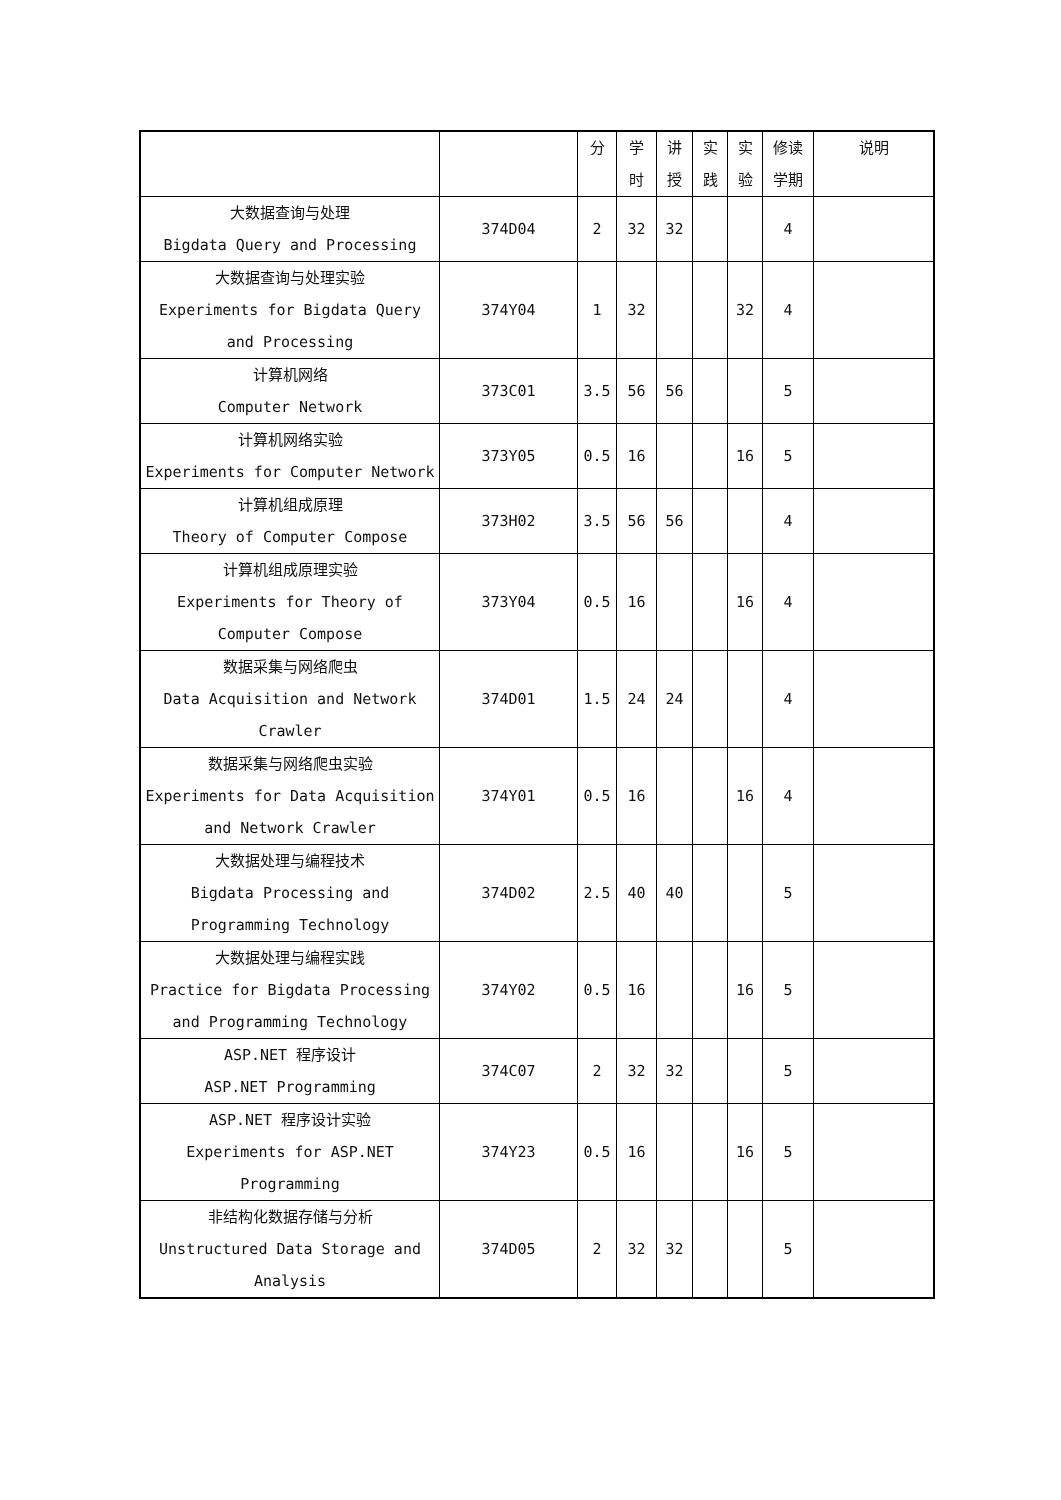| | | 分 | 学 时 | 讲 授 | 实 践 | 实 验 | 修读 学期 | 说明 |
| --- | --- | --- | --- | --- | --- | --- | --- | --- |
| 大数据查询与处理 Bigdata Query and Processing | 374D04 | 2 | 32 | 32 | | | 4 | |
| 大数据查询与处理实验 Experiments for Bigdata Query and Processing | 374Y04 | 1 | 32 | | | 32 | 4 | |
| 计算机网络 Computer Network | 373C01 | 3.5 | 56 | 56 | | | 5 | |
| 计算机网络实验 Experiments for Computer Network | 373Y05 | 0.5 | 16 | | | 16 | 5 | |
| 计算机组成原理 Theory of Computer Compose | 373H02 | 3.5 | 56 | 56 | | | 4 | |
| 计算机组成原理实验 Experiments for Theory of Computer Compose | 373Y04 | 0.5 | 16 | | | 16 | 4 | |
| 数据采集与网络爬虫 Data Acquisition and Network Crawler | 374D01 | 1.5 | 24 | 24 | | | 4 | |
| 数据采集与网络爬虫实验 Experiments for Data Acquisition and Network Crawler | 374Y01 | 0.5 | 16 | | | 16 | 4 | |
| 大数据处理与编程技术 Bigdata Processing and Programming Technology | 374D02 | 2.5 | 40 | 40 | | | 5 | |
| 大数据处理与编程实践 Practice for Bigdata Processing and Programming Technology | 374Y02 | 0.5 | 16 | | | 16 | 5 | |
| ASP.NET 程序设计 ASP.NET Programming | 374C07 | 2 | 32 | 32 | | | 5 | |
| ASP.NET 程序设计实验 Experiments for ASP.NET Programming | 374Y23 | 0.5 | 16 | | | 16 | 5 | |
| 非结构化数据存储与分析 Unstructured Data Storage and Analysis | 374D05 | 2 | 32 | 32 | | | 5 | |